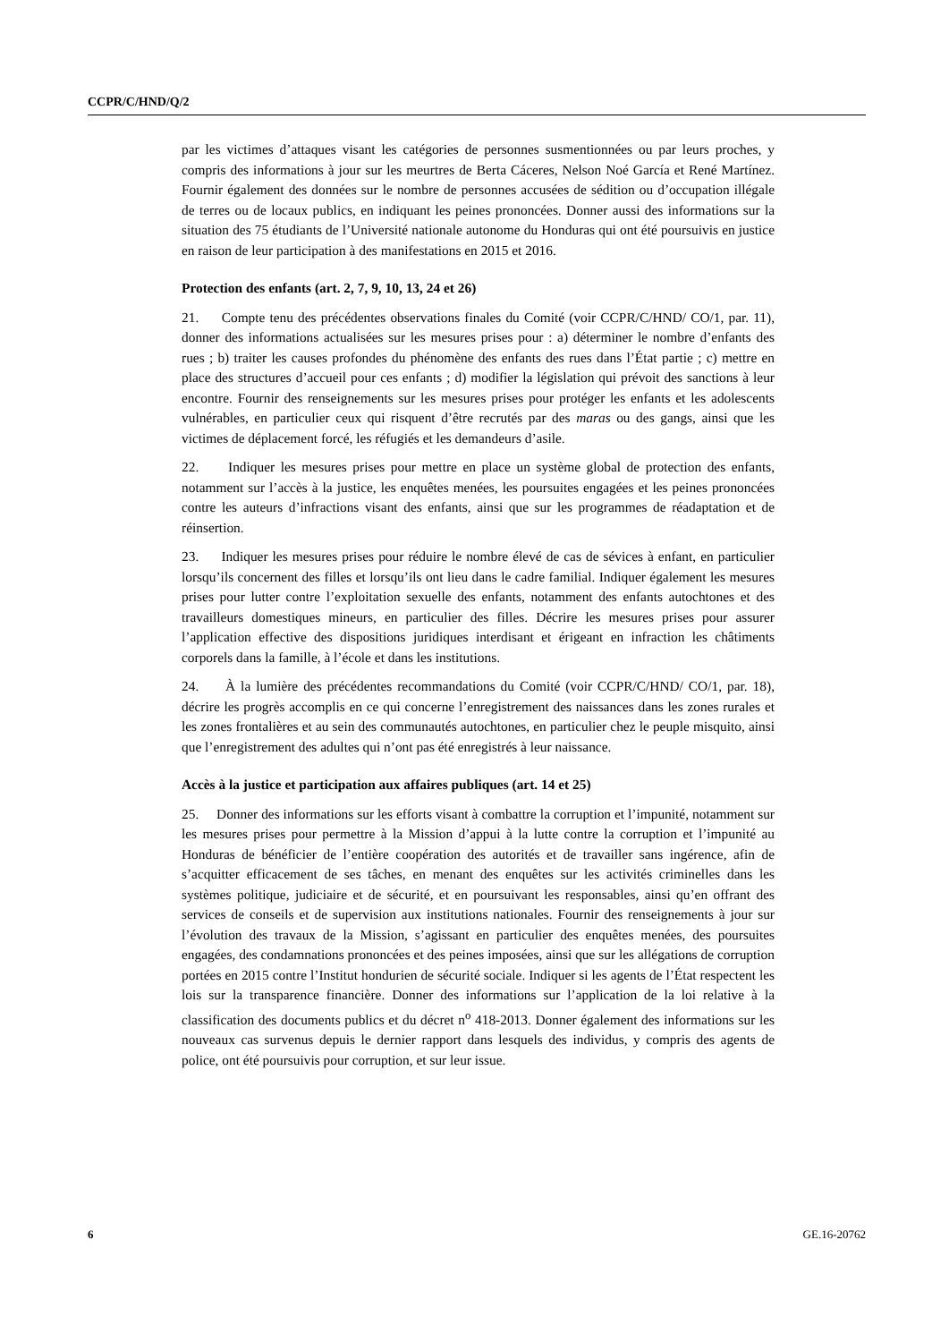CCPR/C/HND/Q/2
par les victimes d’attaques visant les catégories de personnes susmentionnées ou par leurs proches, y compris des informations à jour sur les meurtres de Berta Cáceres, Nelson Noé García et René Martínez. Fournir également des données sur le nombre de personnes accusées de sédition ou d’occupation illégale de terres ou de locaux publics, en indiquant les peines prononcées. Donner aussi des informations sur la situation des 75 étudiants de l’Université nationale autonome du Honduras qui ont été poursuivis en justice en raison de leur participation à des manifestations en 2015 et 2016.
Protection des enfants (art. 2, 7, 9, 10, 13, 24 et 26)
21. Compte tenu des précédentes observations finales du Comité (voir CCPR/C/HND/ CO/1, par. 11), donner des informations actualisées sur les mesures prises pour : a) déterminer le nombre d’enfants des rues ; b) traiter les causes profondes du phénomène des enfants des rues dans l’État partie ; c) mettre en place des structures d’accueil pour ces enfants ; d) modifier la législation qui prévoit des sanctions à leur encontre. Fournir des renseignements sur les mesures prises pour protéger les enfants et les adolescents vulnérables, en particulier ceux qui risquent d’être recrutés par des maras ou des gangs, ainsi que les victimes de déplacement forcé, les réfugiés et les demandeurs d’asile.
22. Indiquer les mesures prises pour mettre en place un système global de protection des enfants, notamment sur l’accès à la justice, les enquêtes menées, les poursuites engagées et les peines prononcées contre les auteurs d’infractions visant des enfants, ainsi que sur les programmes de réadaptation et de réinsertion.
23. Indiquer les mesures prises pour réduire le nombre élevé de cas de sévices à enfant, en particulier lorsqu’ils concernent des filles et lorsqu’ils ont lieu dans le cadre familial. Indiquer également les mesures prises pour lutter contre l’exploitation sexuelle des enfants, notamment des enfants autochtones et des travailleurs domestiques mineurs, en particulier des filles. Décrire les mesures prises pour assurer l’application effective des dispositions juridiques interdisant et érigeant en infraction les châtiments corporels dans la famille, à l’école et dans les institutions.
24. À la lumière des précédentes recommandations du Comité (voir CCPR/C/HND/ CO/1, par. 18), décrire les progrès accomplis en ce qui concerne l’enregistrement des naissances dans les zones rurales et les zones frontalières et au sein des communautés autochtones, en particulier chez le peuple misquito, ainsi que l’enregistrement des adultes qui n’ont pas été enregistrés à leur naissance.
Accès à la justice et participation aux affaires publiques (art. 14 et 25)
25. Donner des informations sur les efforts visant à combattre la corruption et l’impunité, notamment sur les mesures prises pour permettre à la Mission d’appui à la lutte contre la corruption et l’impunité au Honduras de bénéficier de l’entière coopération des autorités et de travailler sans ingérence, afin de s’acquitter efficacement de ses tâches, en menant des enquêtes sur les activités criminelles dans les systèmes politique, judiciaire et de sécurité, et en poursuivant les responsables, ainsi qu’en offrant des services de conseils et de supervision aux institutions nationales. Fournir des renseignements à jour sur l’évolution des travaux de la Mission, s’agissant en particulier des enquêtes menées, des poursuites engagées, des condamnations prononcées et des peines imposées, ainsi que sur les allégations de corruption portées en 2015 contre l’Institut hondurien de sécurité sociale. Indiquer si les agents de l’État respectent les lois sur la transparence financière. Donner des informations sur l’application de la loi relative à la classification des documents publics et du décret n<sup>o</sup> 418-2013. Donner également des informations sur les nouveaux cas survenus depuis le dernier rapport dans lesquels des individus, y compris des agents de police, ont été poursuivis pour corruption, et sur leur issue.
6 GE.16-20762